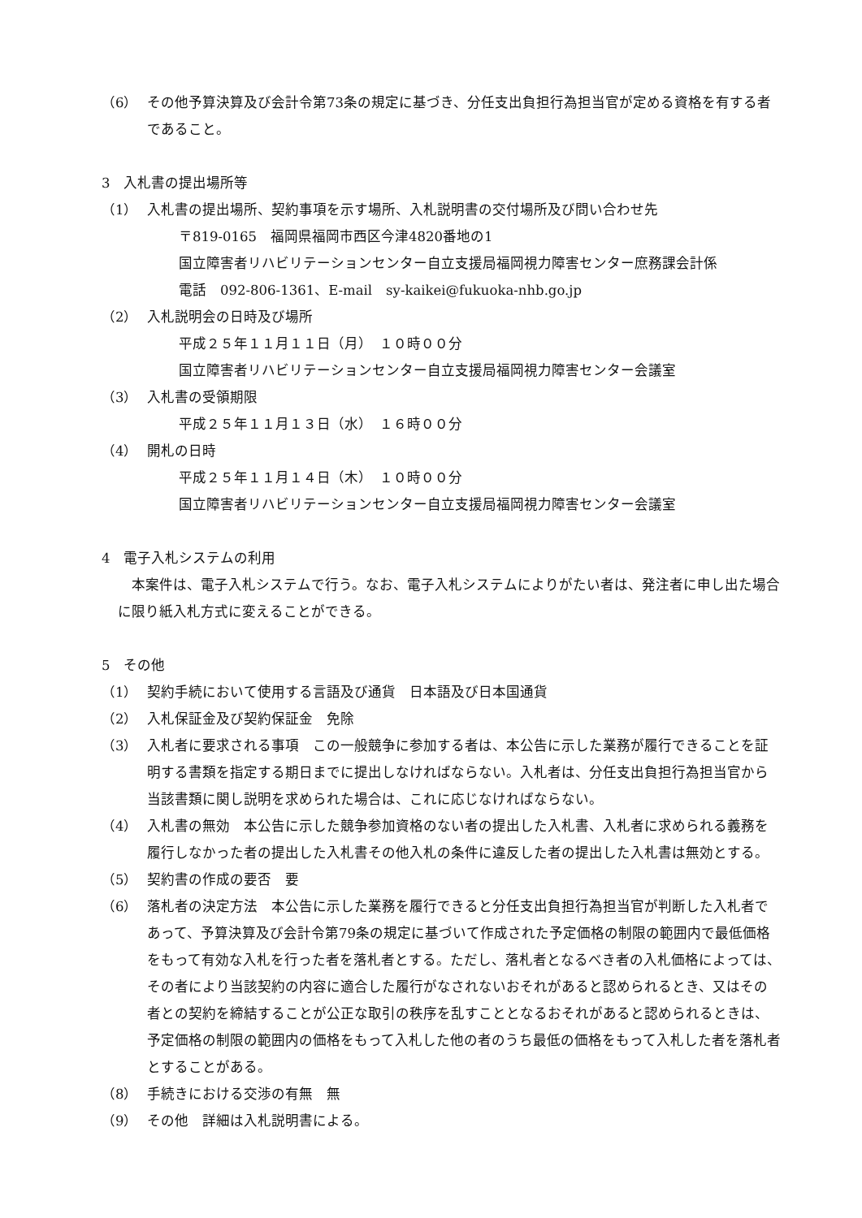（6） その他予算決算及び会計令第73条の規定に基づき、分任支出負担行為担当官が定める資格を有する者であること。
3　入札書の提出場所等
（1） 入札書の提出場所、契約事項を示す場所、入札説明書の交付場所及び問い合わせ先
〒819-0165　福岡県福岡市西区今津4820番地の1
国立障害者リハビリテーションセンター自立支援局福岡視力障害センター庶務課会計係
電話　092-806-1361、E-mail　sy-kaikei@fukuoka-nhb.go.jp
（2） 入札説明会の日時及び場所
平成２５年１１月１１日（月）　１０時００分
国立障害者リハビリテーションセンター自立支援局福岡視力障害センター会議室
（3） 入札書の受領期限
平成２５年１１月１３日（水）　１６時００分
（4） 開札の日時
平成２５年１１月１４日（木）　１０時００分
国立障害者リハビリテーションセンター自立支援局福岡視力障害センター会議室
4　電子入札システムの利用
　本案件は、電子入札システムで行う。なお、電子入札システムによりがたい者は、発注者に申し出た場合に限り紙入札方式に変えることができる。
5　その他
（1） 契約手続において使用する言語及び通貨　日本語及び日本国通貨
（2） 入札保証金及び契約保証金　免除
（3） 入札者に要求される事項　この一般競争に参加する者は、本公告に示した業務が履行できることを証明する書類を指定する期日までに提出しなければならない。入札者は、分任支出負担行為担当官から当該書類に関し説明を求められた場合は、これに応じなければならない。
（4） 入札書の無効　本公告に示した競争参加資格のない者の提出した入札書、入札者に求められる義務を履行しなかった者の提出した入札書その他入札の条件に違反した者の提出した入札書は無効とする。
（5） 契約書の作成の要否　要
（6） 落札者の決定方法　本公告に示した業務を履行できると分任支出負担行為担当官が判断した入札者であって、予算決算及び会計令第79条の規定に基づいて作成された予定価格の制限の範囲内で最低価格をもって有効な入札を行った者を落札者とする。ただし、落札者となるべき者の入札価格によっては、その者により当該契約の内容に適合した履行がなされないおそれがあると認められるとき、又はその者との契約を締結することが公正な取引の秩序を乱すこととなるおそれがあると認められるときは、予定価格の制限の範囲内の価格をもって入札した他の者のうち最低の価格をもって入札した者を落札者とすることがある。
（8） 手続きにおける交渉の有無　無
（9） その他　詳細は入札説明書による。